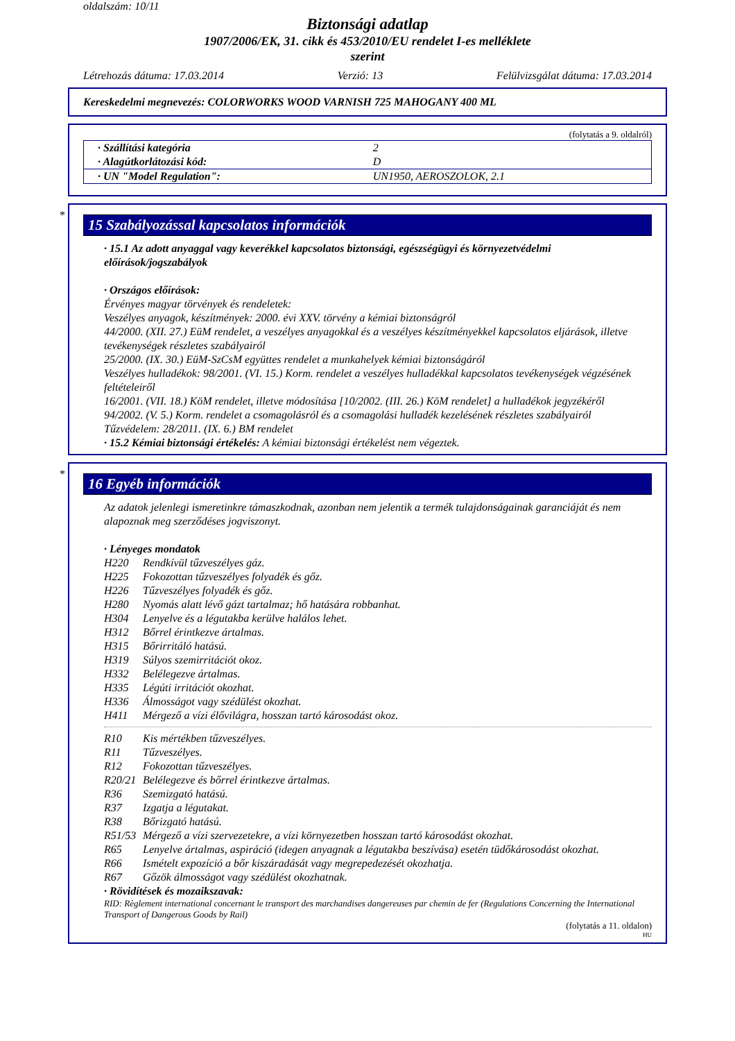oldalszám: 10/11
Biztonsági adatlap
1907/2006/EK, 31. cikk és 453/2010/EU rendelet I-es melléklete
szerint
Létrehozás dátuma: 17.03.2014 Verzió: 13 Felülvizsgálat dátuma: 17.03.2014
Kereskedelmi megnevezés: COLORWORKS WOOD VARNISH 725 MAHOGANY 400 ML
(folytatás a 9. oldalról)
| · Szállítási kategória | 2 |
| · Alagútkorlátozási kód: | D |
| · UN "Model Regulation": | UN1950, AEROSZOLOK, 2.1 |
*
15 Szabályozással kapcsolatos információk
· 15.1 Az adott anyaggal vagy keverékkel kapcsolatos biztonsági, egészségügyi és környezetvédelmi előírások/jogszabályok
· Országos előírások:
Érvényes magyar törvények és rendeletek:
Veszélyes anyagok, készítmények: 2000. évi XXV. törvény a kémiai biztonságról
44/2000. (XII. 27.) EüM rendelet, a veszélyes anyagokkal és a veszélyes készítményekkel kapcsolatos eljárások, illetve tevékenységek részletes szabályairól
25/2000. (IX. 30.) EüM-SzCsM együttes rendelet a munkahelyek kémiai biztonságáról
Veszélyes hulladékok: 98/2001. (VI. 15.) Korm. rendelet a veszélyes hulladékkal kapcsolatos tevékenységek végzésének feltételeiről
16/2001. (VII. 18.) KöM rendelet, illetve módosítása [10/2002. (III. 26.) KöM rendelet] a hulladékok jegyzékéről
94/2002. (V. 5.) Korm. rendelet a csomagolásról és a csomagolási hulladék kezelésének részletes szabályairól
Tűzvédelem: 28/2011. (IX. 6.) BM rendelet
· 15.2 Kémiai biztonsági értékelés: A kémiai biztonsági értékelést nem végeztek.
*
16 Egyéb információk
Az adatok jelenlegi ismeretinkre támaszkodnak, azonban nem jelentik a termék tulajdonságainak garanciáját és nem alapoznak meg szerződéses jogviszonyt.
· Lényeges mondatok
H220 Rendkívül tűzveszélyes gáz.
H225 Fokozottan tűzveszélyes folyadék és gőz.
H226 Tűzveszélyes folyadék és gőz.
H280 Nyomás alatt lévő gázt tartalmaz; hő hatására robbanhat.
H304 Lenyelve és a légutakba kerülve halálos lehet.
H312 Bőrrel érintkezve ártalmas.
H315 Bőrirritáló hatású.
H319 Súlyos szemirritációt okoz.
H332 Belélegezve ártalmas.
H335 Légúti irritációt okozhat.
H336 Álmosságot vagy szédülést okozhat.
H411 Mérgező a vízi élővilágra, hosszan tartó károsodást okoz.
R10 Kis mértékben tűzveszélyes.
R11 Tűzveszélyes.
R12 Fokozottan tűzveszélyes.
R20/21 Belélegezve és bőrrel érintkezve ártalmas.
R36 Szemizgató hatású.
R37 Izgatja a légutakat.
R38 Bőrizgató hatású.
R51/53 Mérgező a vízi szervezetekre, a vízi környezetben hosszan tartó károsodást okozhat.
R65 Lenyelve ártalmas, aspiráció (idegen anyagnak a légutakba beszívása) esetén tüdőkárosodást okozhat.
R66 Ismételt expozíció a bőr kiszáradását vagy megrepedezését okozhatja.
R67 Gőzök álmosságot vagy szédülést okozhatnak.
· Rövidítések és mozaikszavak:
RID: Règlement international concernant le transport des marchandises dangereuses par chemin de fer (Regulations Concerning the International Transport of Dangerous Goods by Rail)
(folytatás a 11. oldalon)
HU